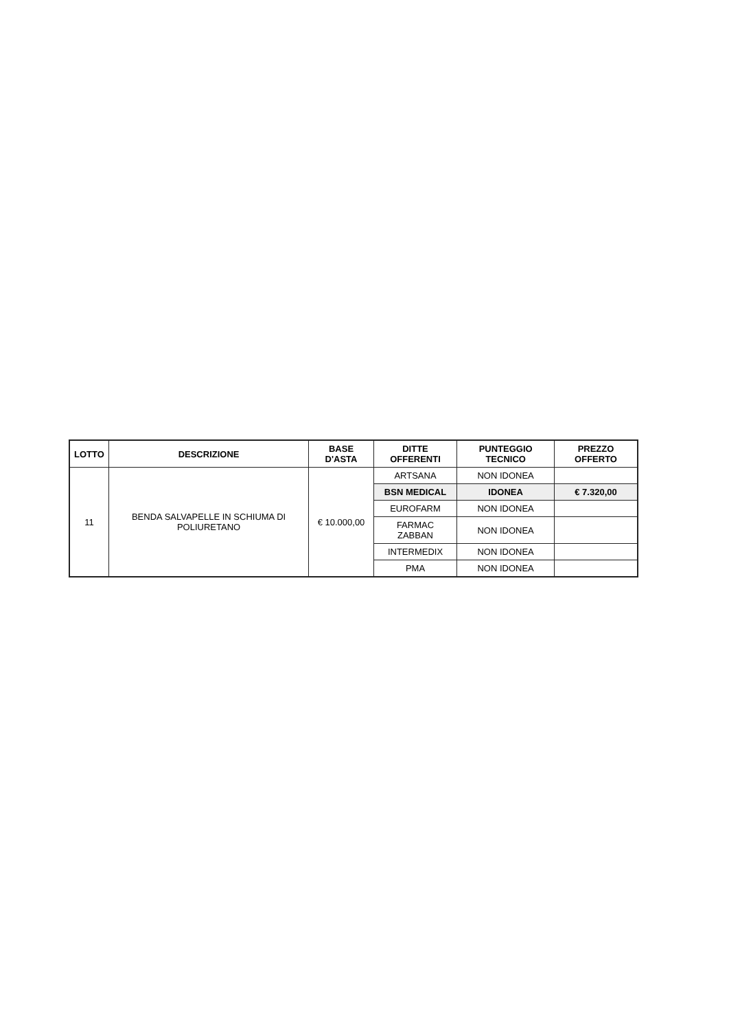| LOTTO | DESCRIZIONE | BASE D'ASTA | DITTE OFFERENTI | PUNTEGGIO TECNICO | PREZZO OFFERTO |
| --- | --- | --- | --- | --- | --- |
| 11 | BENDA SALVAPELLE IN SCHIUMA DI POLIURETANO | € 10.000,00 | ARTSANA | NON IDONEA | |
| | | | BSN MEDICAL | IDONEA | € 7.320,00 |
| | | | EUROFARM | NON IDONEA | |
| | | | FARMAC ZABBAN | NON IDONEA | |
| | | | INTERMEDIX | NON IDONEA | |
| | | | PMA | NON IDONEA | |